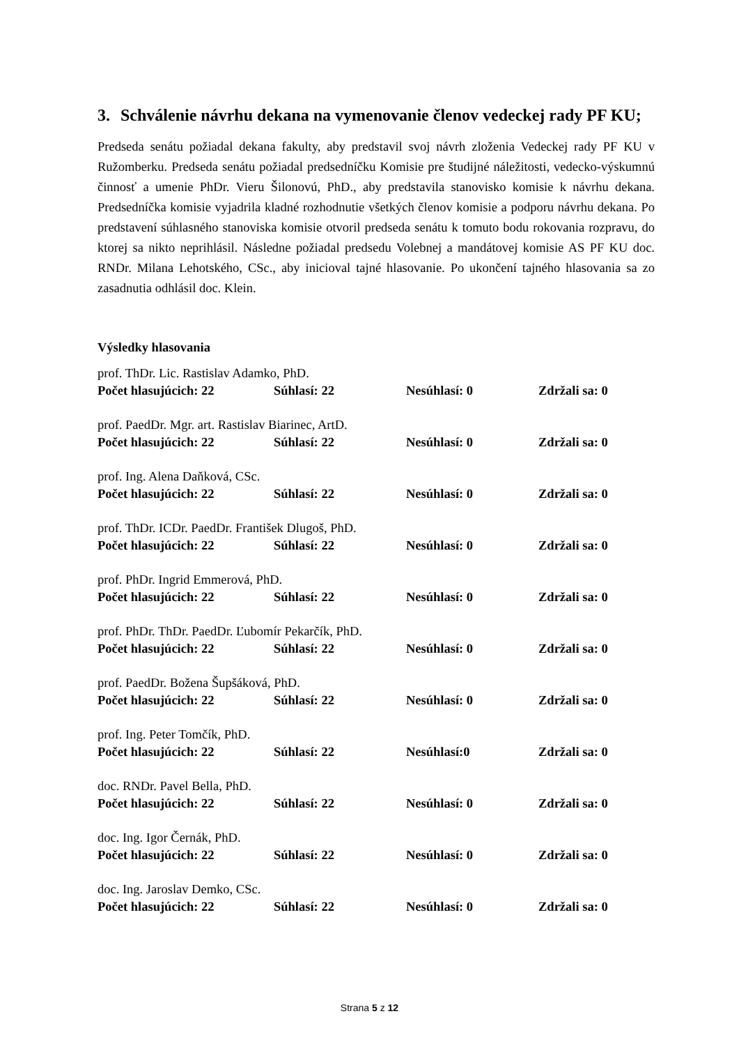3. Schválenie návrhu dekana na vymenovanie členov vedeckej rady PF KU;
Predseda senátu požiadal dekana fakulty, aby predstavil svoj návrh zloženia Vedeckej rady PF KU v Ružomberku. Predseda senátu požiadal predsedníčku Komisie pre študijné náležitosti, vedecko-výskumnú činnosť a umenie PhDr. Vieru Šilonovú, PhD., aby predstavila stanovisko komisie k návrhu dekana. Predsedníčka komisie vyjadrila kladné rozhodnutie všetkých členov komisie a podporu návrhu dekana. Po predstavení súhlasného stanoviska komisie otvoril predseda senátu k tomuto bodu rokovania rozpravu, do ktorej sa nikto neprihlásil. Následne požiadal predsedu Volebnej a mandátovej komisie AS PF KU doc. RNDr. Milana Lehotského, CSc., aby inicioval tajné hlasovanie. Po ukončení tajného hlasovania sa zo zasadnutia odhlásil doc. Klein.
Výsledky hlasovania
prof. ThDr. Lic. Rastislav Adamko, PhD.
Počet hlasujúcich: 22 Súhlasí: 22 Nesúhlasí: 0 Zdržali sa: 0
prof. PaedDr. Mgr. art. Rastislav Biarinec, ArtD.
Počet hlasujúcich: 22 Súhlasí: 22 Nesúhlasí: 0 Zdržali sa: 0
prof. Ing. Alena Daňková, CSc.
Počet hlasujúcich: 22 Súhlasí: 22 Nesúhlasí: 0 Zdržali sa: 0
prof. ThDr. ICDr. PaedDr. František Dlugoš, PhD.
Počet hlasujúcich: 22 Súhlasí: 22 Nesúhlasí: 0 Zdržali sa: 0
prof. PhDr. Ingrid Emmerová, PhD.
Počet hlasujúcich: 22 Súhlasí: 22 Nesúhlasí: 0 Zdržali sa: 0
prof. PhDr. ThDr. PaedDr. Ľubomír Pekarčík, PhD.
Počet hlasujúcich: 22 Súhlasí: 22 Nesúhlasí: 0 Zdržali sa: 0
prof. PaedDr. Božena Šupšáková, PhD.
Počet hlasujúcich: 22 Súhlasí: 22 Nesúhlasí: 0 Zdržali sa: 0
prof. Ing. Peter Tomčík, PhD.
Počet hlasujúcich: 22 Súhlasí: 22 Nesúhlasí:0 Zdržali sa: 0
doc. RNDr. Pavel Bella, PhD.
Počet hlasujúcich: 22 Súhlasí: 22 Nesúhlasí: 0 Zdržali sa: 0
doc. Ing. Igor Černák, PhD.
Počet hlasujúcich: 22 Súhlasí: 22 Nesúhlasí: 0 Zdržali sa: 0
doc. Ing. Jaroslav Demko, CSc.
Počet hlasujúcich: 22 Súhlasí: 22 Nesúhlasí: 0 Zdržali sa: 0
Strana 5 z 12